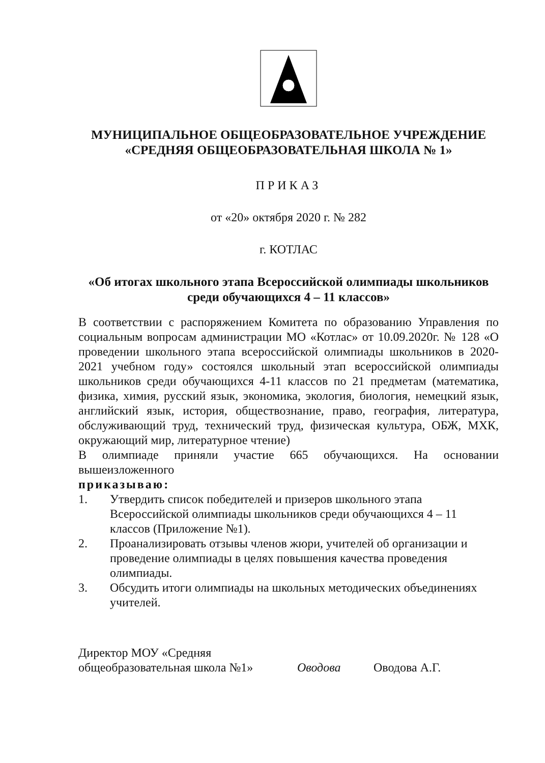МУНИЦИПАЛЬНОЕ ОБЩЕОБРАЗОВАТЕЛЬНОЕ УЧРЕЖДЕНИЕ
«СРЕДНЯЯ ОБЩЕОБРАЗОВАТЕЛЬНАЯ ШКОЛА № 1»
ПРИКАЗ
от «20» октября 2020 г. № 282
г. КОТЛАС
«Об итогах школьного этапа Всероссийской олимпиады школьников
среди обучающихся 4 – 11 классов»
В соответствии с распоряжением Комитета по образованию Управления по социальным вопросам администрации МО «Котлас» от 10.09.2020г. № 128 «О проведении школьного этапа всероссийской олимпиады школьников в 2020-2021 учебном году» состоялся школьный этап всероссийской олимпиады школьников среди обучающихся 4-11 классов по 21 предметам (математика, физика, химия, русский язык, экономика, экология, биология, немецкий язык, английский язык, история, обществознание, право, география, литература, обслуживающий труд, технический труд, физическая культура, ОБЖ, МХК, окружающий мир, литературное чтение)
В олимпиаде приняли участие 665 обучающихся. На основании вышеизложенного
приказываю:
1. Утвердить список победителей и призеров школьного этапа Всероссийской олимпиады школьников среди обучающихся 4 – 11 классов (Приложение №1).
2. Проанализировать отзывы членов жюри, учителей об организации и проведение олимпиады в целях повышения качества проведения олимпиады.
3. Обсудить итоги олимпиады на школьных методических объединениях учителей.
Директор МОУ «Средняя
общеобразовательная школа №1»
Оводова
Оводова А.Г.